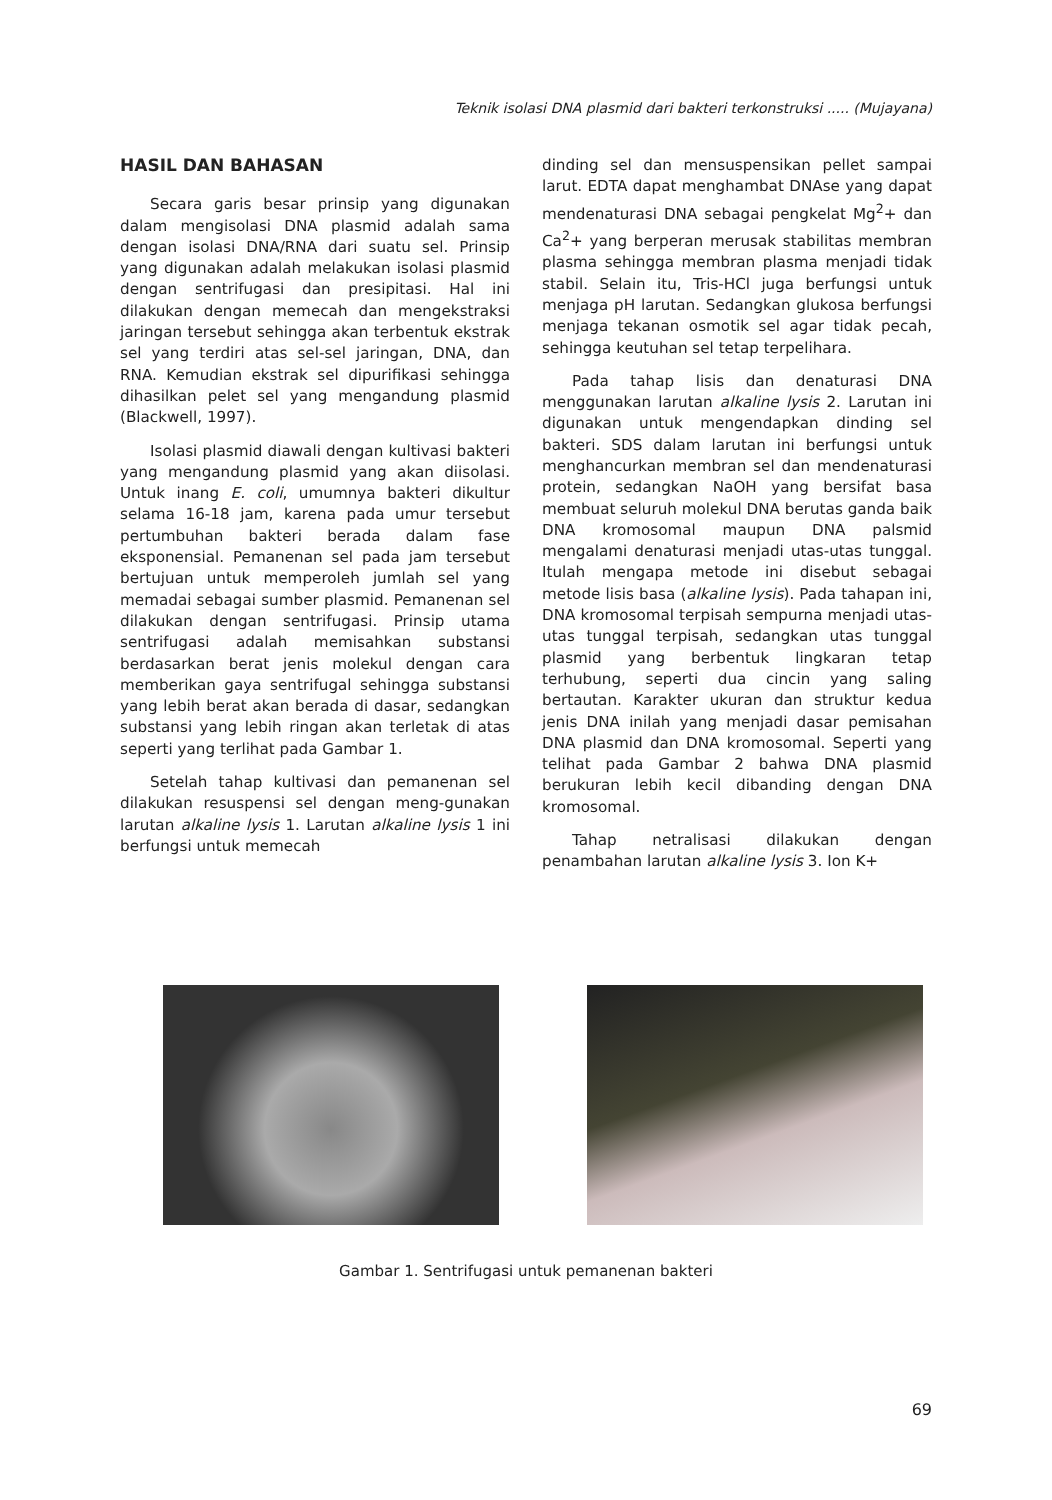Teknik isolasi DNA plasmid dari bakteri terkonstruksi ..... (Mujayana)
HASIL DAN BAHASAN
Secara garis besar prinsip yang digunakan dalam mengisolasi DNA plasmid adalah sama dengan isolasi DNA/RNA dari suatu sel. Prinsip yang digunakan adalah melakukan isolasi plasmid dengan sentrifugasi dan presipitasi. Hal ini dilakukan dengan memecah dan mengekstraksi jaringan tersebut sehingga akan terbentuk ekstrak sel yang terdiri atas sel-sel jaringan, DNA, dan RNA. Kemudian ekstrak sel dipurifikasi sehingga dihasilkan pelet sel yang mengandung plasmid (Blackwell, 1997).
Isolasi plasmid diawali dengan kultivasi bakteri yang mengandung plasmid yang akan diisolasi. Untuk inang E. coli, umumnya bakteri dikultur selama 16-18 jam, karena pada umur tersebut pertumbuhan bakteri berada dalam fase eksponensial. Pemanenan sel pada jam tersebut bertujuan untuk memperoleh jumlah sel yang memadai sebagai sumber plasmid. Pemanenan sel dilakukan dengan sentrifugasi. Prinsip utama sentrifugasi adalah memisahkan substansi berdasarkan berat jenis molekul dengan cara memberikan gaya sentrifugal sehingga substansi yang lebih berat akan berada di dasar, sedangkan substansi yang lebih ringan akan terletak di atas seperti yang terlihat pada Gambar 1.
Setelah tahap kultivasi dan pemanenan sel dilakukan resuspensi sel dengan meng-gunakan larutan alkaline lysis 1. Larutan alkaline lysis 1 ini berfungsi untuk memecah
dinding sel dan mensuspensikan pellet sampai larut. EDTA dapat menghambat DNAse yang dapat mendenaturasi DNA sebagai pengkelat Mg<sup>2</sup>+ dan Ca<sup>2</sup>+ yang berperan merusak stabilitas membran plasma sehingga membran plasma menjadi tidak stabil. Selain itu, Tris-HCl juga berfungsi untuk menjaga pH larutan. Sedangkan glukosa berfungsi menjaga tekanan osmotik sel agar tidak pecah, sehingga keutuhan sel tetap terpelihara.
Pada tahap lisis dan denaturasi DNA menggunakan larutan alkaline lysis 2. Larutan ini digunakan untuk mengendapkan dinding sel bakteri. SDS dalam larutan ini berfungsi untuk menghancurkan membran sel dan mendenaturasi protein, sedangkan NaOH yang bersifat basa membuat seluruh molekul DNA berutas ganda baik DNA kromosomal maupun DNA palsmid mengalami denaturasi menjadi utas-utas tunggal. Itulah mengapa metode ini disebut sebagai metode lisis basa (alkaline lysis). Pada tahapan ini, DNA kromosomal terpisah sempurna menjadi utas-utas tunggal terpisah, sedangkan utas tunggal plasmid yang berbentuk lingkaran tetap terhubung, seperti dua cincin yang saling bertautan. Karakter ukuran dan struktur kedua jenis DNA inilah yang menjadi dasar pemisahan DNA plasmid dan DNA kromosomal. Seperti yang telihat pada Gambar 2 bahwa DNA plasmid berukuran lebih kecil dibanding dengan DNA kromosomal.
Tahap netralisasi dilakukan dengan penambahan larutan alkaline lysis 3. Ion K+
Gambar 1. Sentrifugasi untuk pemanenan bakteri
69